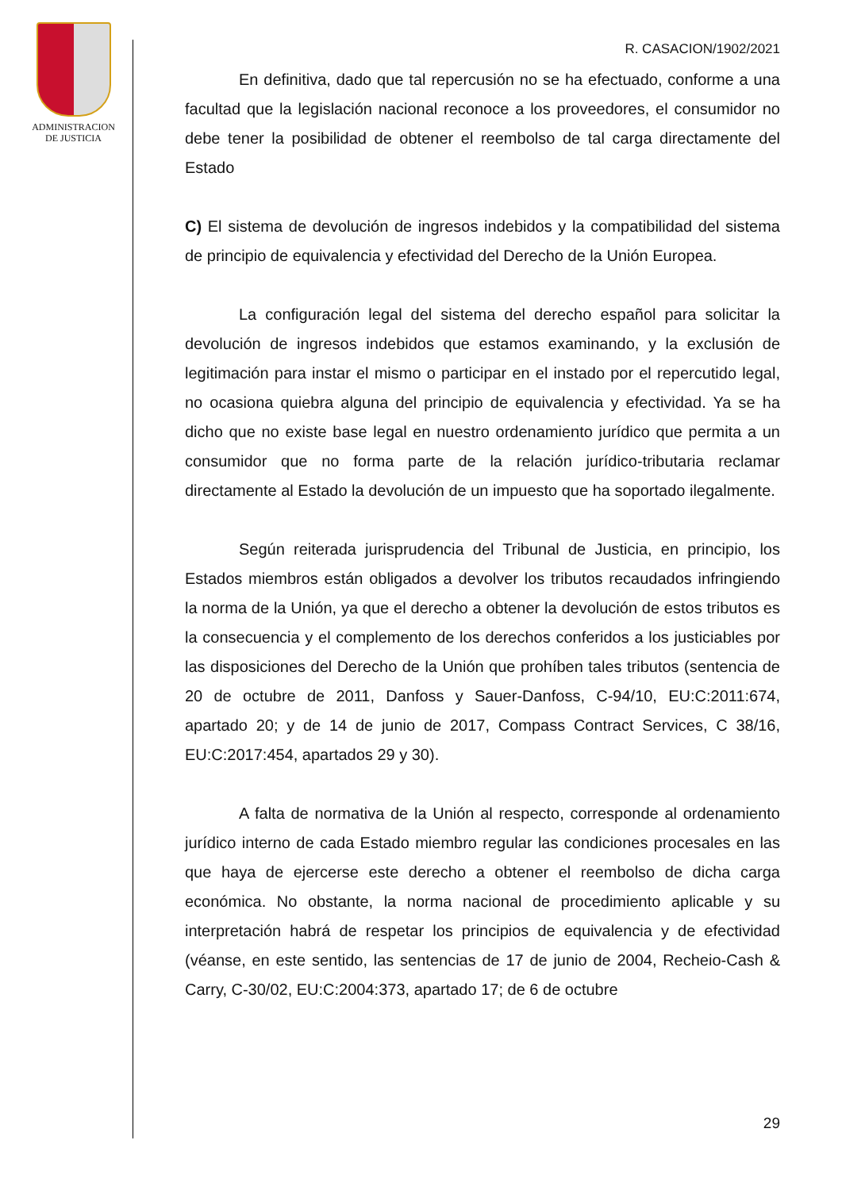ADMINISTRACION
DE JUSTICIA
R. CASACION/1902/2021
En definitiva, dado que tal repercusión no se ha efectuado, conforme a una facultad que la legislación nacional reconoce a los proveedores, el consumidor no debe tener la posibilidad de obtener el reembolso de tal carga directamente del Estado
C) El sistema de devolución de ingresos indebidos y la compatibilidad del sistema de principio de equivalencia y efectividad del Derecho de la Unión Europea.
La configuración legal del sistema del derecho español para solicitar la devolución de ingresos indebidos que estamos examinando, y la exclusión de legitimación para instar el mismo o participar en el instado por el repercutido legal, no ocasiona quiebra alguna del principio de equivalencia y efectividad. Ya se ha dicho que no existe base legal en nuestro ordenamiento jurídico que permita a un consumidor que no forma parte de la relación jurídico-tributaria reclamar directamente al Estado la devolución de un impuesto que ha soportado ilegalmente.
Según reiterada jurisprudencia del Tribunal de Justicia, en principio, los Estados miembros están obligados a devolver los tributos recaudados infringiendo la norma de la Unión, ya que el derecho a obtener la devolución de estos tributos es la consecuencia y el complemento de los derechos conferidos a los justiciables por las disposiciones del Derecho de la Unión que prohíben tales tributos (sentencia de 20 de octubre de 2011, Danfoss y Sauer-Danfoss, C-94/10, EU:C:2011:674, apartado 20; y de 14 de junio de 2017, Compass Contract Services, C 38/16, EU:C:2017:454, apartados 29 y 30).
A falta de normativa de la Unión al respecto, corresponde al ordenamiento jurídico interno de cada Estado miembro regular las condiciones procesales en las que haya de ejercerse este derecho a obtener el reembolso de dicha carga económica. No obstante, la norma nacional de procedimiento aplicable y su interpretación habrá de respetar los principios de equivalencia y de efectividad (véanse, en este sentido, las sentencias de 17 de junio de 2004, Recheio-Cash & Carry, C-30/02, EU:C:2004:373, apartado 17; de 6 de octubre
29